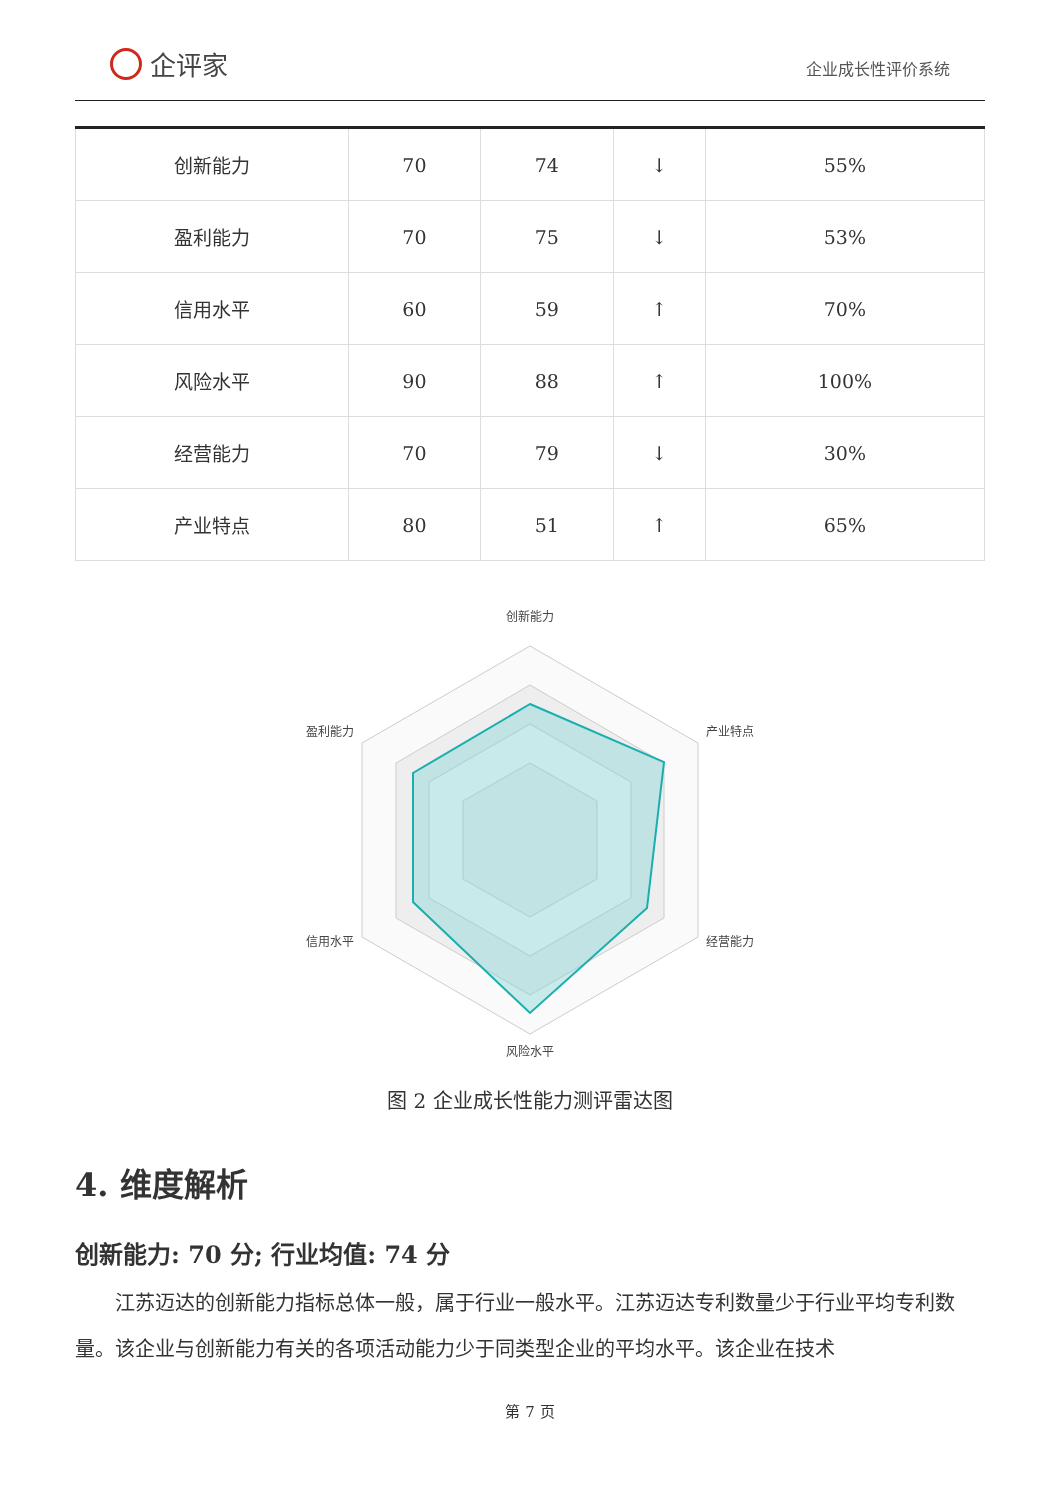企评家
企业成长性评价系统
| 创新能力 | 70 | 74 | ↓ | 55% |
| 盈利能力 | 70 | 75 | ↓ | 53% |
| 信用水平 | 60 | 59 | ↑ | 70% |
| 风险水平 | 90 | 88 | ↑ | 100% |
| 经营能力 | 70 | 79 | ↓ | 30% |
| 产业特点 | 80 | 51 | ↑ | 65% |
创新能力
盈利能力
产业特点
信用水平
经营能力
风险水平
图 2 企业成长性能力测评雷达图
4. 维度解析
创新能力: 70 分; 行业均值: 74 分
江苏迈达的创新能力指标总体一般，属于行业一般水平。江苏迈达专利数量少于行业平均专利数量。该企业与创新能力有关的各项活动能力少于同类型企业的平均水平。该企业在技术
第 7 页